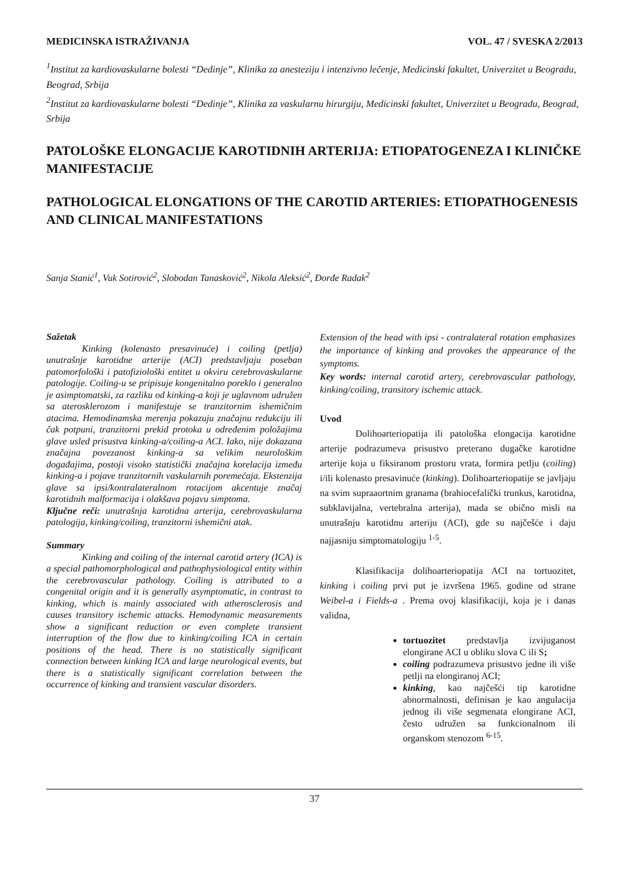MEDICINSKA ISTRAŽIVANJA VOL. 47 / SVESKA 2/2013
<sup>1</sup> Institut za kardiovaskularne bolesti “Dedinje”, Klinika za anesteziju i intenzivno lečenje, Medicinski fakultet, Univerzitet u Beogradu, Beograd, Srbija
<sup>2</sup> Institut za kardiovaskularne bolesti “Dedinje”, Klinika za vaskularnu hirurgiju, Medicinski fakultet, Univerzitet u Beogradu, Beograd, Srbija
PATOLOŠKE ELONGACIJE KAROTIDNIH ARTERIJA: ETIOPATOGENEZA I KLINIČKE MANIFESTACIJE
PATHOLOGICAL ELONGATIONS OF THE CAROTID ARTERIES: ETIOPATHOGENESIS AND CLINICAL MANIFESTATIONS
Sanja Stanić<sup>1</sup>, Vuk Sotirović<sup>2</sup>, Slobodan Tanasković<sup>2</sup>, Nikola Aleksić<sup>2</sup>, Đorđe Radak<sup>2</sup>
Sažetak
Kinking (kolenasto presavinuće) i coiling (petlja) unutrašnje karotidne arterije (ACI) predstavljaju poseban patomorfološki i patofiziološki entitet u okviru cerebrovaskularne patologije. Coiling-u se pripisuje kongenitalno poreklo i generalno je asimptomatski, za razliku od kinking-a koji je uglavnom udružen sa aterosklerozom i manifestuje se tranzitornim ishemičnim atacima. Hemodinamska merenja pokazuju značajnu redukciju ili čak potpuni, tranzitorni prekid protoka u određenim položajima glave usled prisustva kinking-a/coiling-a ACI. Iako, nije dokazana značajna povezanost kinking-a sa velikim neurološkim događajima, postoji visoko statistički značajna korelacija između kinking-a i pojave tranzitornih vaskularnih poremećaja. Ekstenzija glave sa ipsi/kontralateralnom rotacijom akcentuje značaj karotidnih malformacija i olakšava pojavu simptoma.
Ključne reči: unutrašnja karotidna arterija, cerebrovaskularna patologija, kinking/coiling, tranzitorni ishemični atak.
Summary
Kinking and coiling of the internal carotid artery (ICA) is a special pathomorphological and pathophysiological entity within the cerebrovascular pathology. Coiling is attributed to a congenital origin and it is generally asymptomatic, in contrast to kinking, which is mainly associated with atherosclerosis and causes transitory ischemic attacks. Hemodynamic measurements show a significant reduction or even complete transient interruption of the flow due to kinking/coiling ICA in certain positions of the head. There is no statistically significant connection between kinking ICA and large neurological events, but there is a statistically significant correlation between the occurrence of kinking and transient vascular disorders.
Extension of the head with ipsi - contralateral rotation emphasizes the importance of kinking and provokes the appearance of the symptoms.
Key words: internal carotid artery, cerebrovascular pathology, kinking/coiling, transitory ischemic attack.
Uvod
Dolihoarteriopatija ili patološka elongacija karotidne arterije podrazumeva prisustvo preterano dugačke karotidne arterije koja u fiksiranom prostoru vrata, formira petlju (coiling) i/ili kolenasto presavinuće (kinking). Dolihoarteriopatije se javljaju na svim supraaortnim granama (brahiocefalički trunkus, karotidna, subklavijalna, vertebralna arterija), mada se obično misli na unutrašnju karotidnu arteriju (ACI), gde su najčešće i daju najjasniju simptomatologiju <sup>1-5</sup>.
Klasifikacija dolihoarteriopatija ACI na tortuozitet, kinking i coiling prvi put je izvršena 1965. godine od strane Weibel-a i Fields-a . Prema ovoj klasifikaciji, koja je i danas validna,
tortuozitet predstavlja izvijuganost elongirane ACI u obliku slova C ili S;
coiling podrazumeva prisustvo jedne ili više petlji na elongiranoj ACI;
kinking, kao najčešći tip karotidne abnormalnosti, definisan je kao angulacija jednog ili više segmenata elongirane ACI, često udružen sa funkcionalnom ili organskom stenozom <sup>6-15</sup>.
37